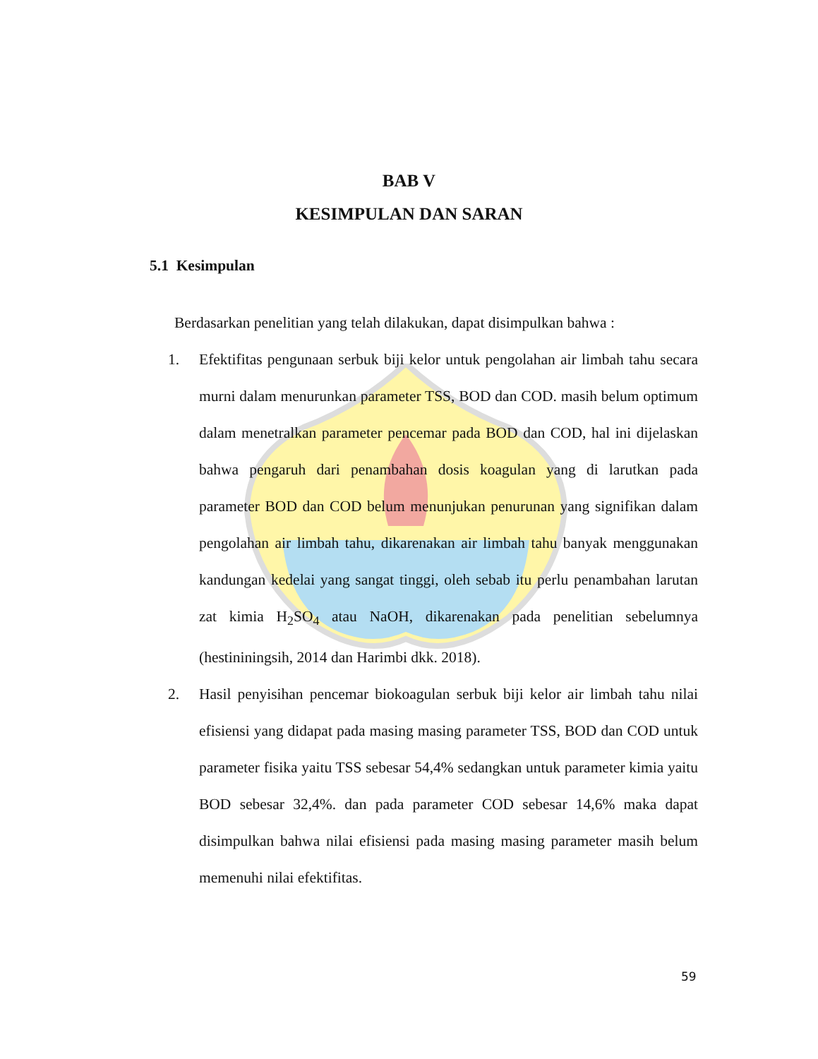BAB V
KESIMPULAN DAN SARAN
5.1 Kesimpulan
Berdasarkan penelitian yang telah dilakukan, dapat disimpulkan bahwa :
1. Efektifitas pengunaan serbuk biji kelor untuk pengolahan air limbah tahu secara murni dalam menurunkan parameter TSS, BOD dan COD. masih belum optimum dalam menetralkan parameter pencemar pada BOD dan COD, hal ini dijelaskan bahwa pengaruh dari penambahan dosis koagulan yang di larutkan pada parameter BOD dan COD belum menunjukan penurunan yang signifikan dalam pengolahan air limbah tahu, dikarenakan air limbah tahu banyak menggunakan kandungan kedelai yang sangat tinggi, oleh sebab itu perlu penambahan larutan zat kimia H<sub>2</sub>SO<sub>4</sub> atau NaOH, dikarenakan pada penelitian sebelumnya (hestininingsih, 2014 dan Harimbi dkk. 2018).
2. Hasil penyisihan pencemar biokoagulan serbuk biji kelor air limbah tahu nilai efisiensi yang didapat pada masing masing parameter TSS, BOD dan COD untuk parameter fisika yaitu TSS sebesar 54,4% sedangkan untuk parameter kimia yaitu BOD sebesar 32,4%. dan pada parameter COD sebesar 14,6% maka dapat disimpulkan bahwa nilai efisiensi pada masing masing parameter masih belum memenuhi nilai efektifitas.
59